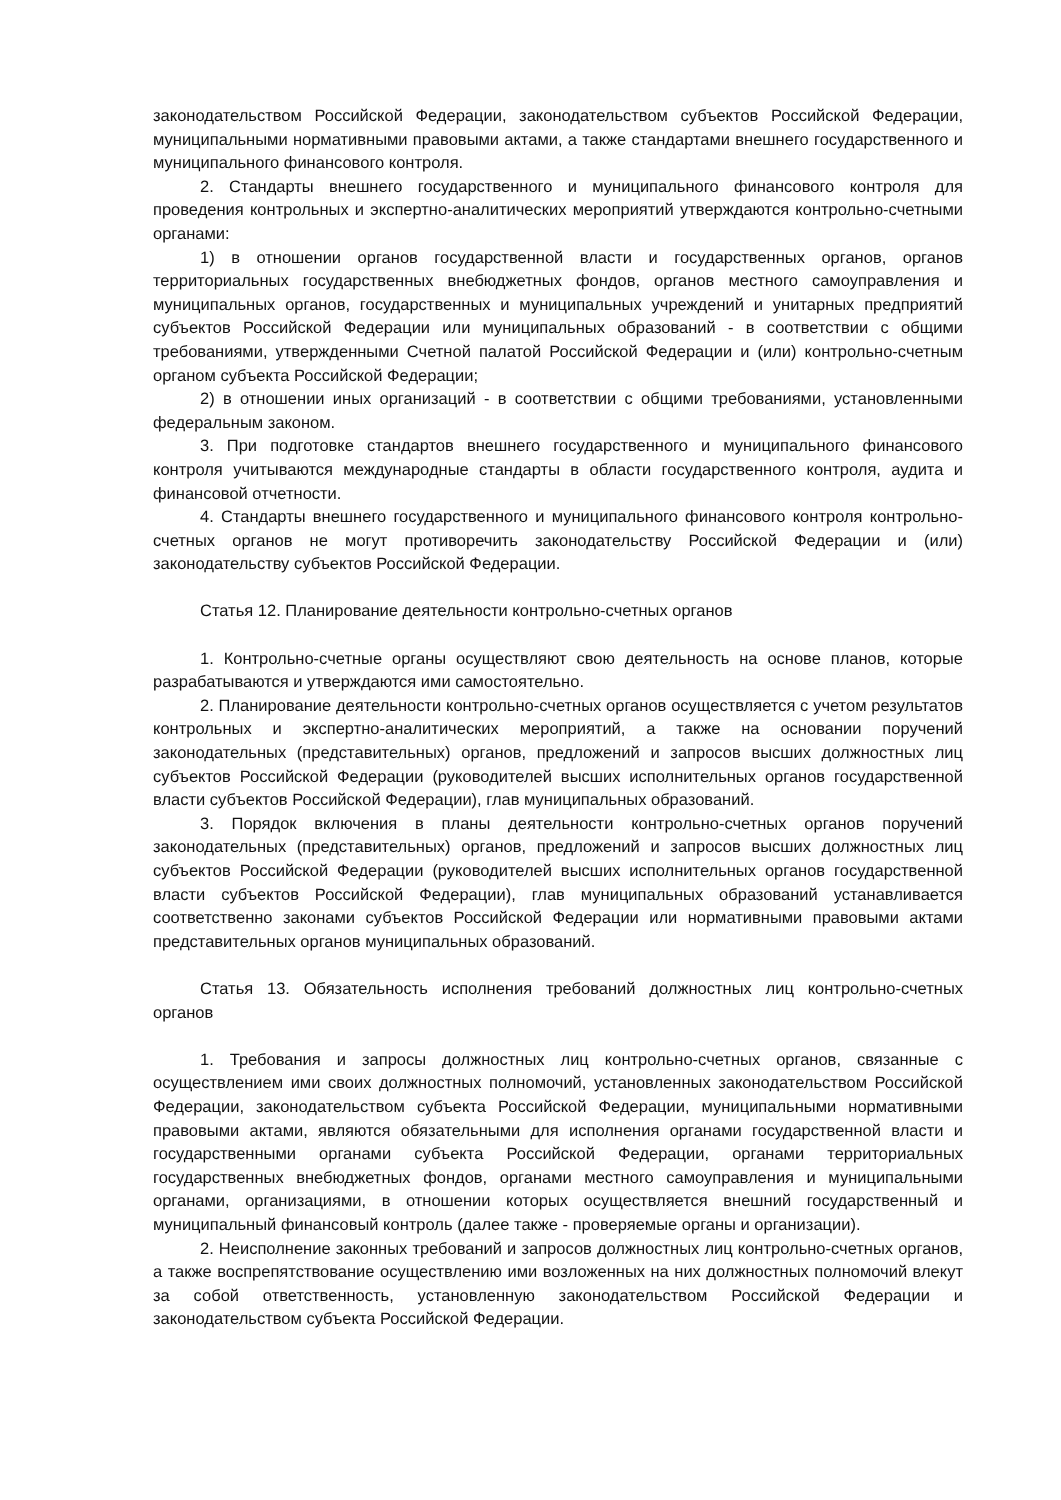законодательством Российской Федерации, законодательством субъектов Российской Федерации, муниципальными нормативными правовыми актами, а также стандартами внешнего государственного и муниципального финансового контроля.
2. Стандарты внешнего государственного и муниципального финансового контроля для проведения контрольных и экспертно-аналитических мероприятий утверждаются контрольно-счетными органами:
1) в отношении органов государственной власти и государственных органов, органов территориальных государственных внебюджетных фондов, органов местного самоуправления и муниципальных органов, государственных и муниципальных учреждений и унитарных предприятий субъектов Российской Федерации или муниципальных образований - в соответствии с общими требованиями, утвержденными Счетной палатой Российской Федерации и (или) контрольно-счетным органом субъекта Российской Федерации;
2) в отношении иных организаций - в соответствии с общими требованиями, установленными федеральным законом.
3. При подготовке стандартов внешнего государственного и муниципального финансового контроля учитываются международные стандарты в области государственного контроля, аудита и финансовой отчетности.
4. Стандарты внешнего государственного и муниципального финансового контроля контрольно-счетных органов не могут противоречить законодательству Российской Федерации и (или) законодательству субъектов Российской Федерации.
Статья 12. Планирование деятельности контрольно-счетных органов
1. Контрольно-счетные органы осуществляют свою деятельность на основе планов, которые разрабатываются и утверждаются ими самостоятельно.
2. Планирование деятельности контрольно-счетных органов осуществляется с учетом результатов контрольных и экспертно-аналитических мероприятий, а также на основании поручений законодательных (представительных) органов, предложений и запросов высших должностных лиц субъектов Российской Федерации (руководителей высших исполнительных органов государственной власти субъектов Российской Федерации), глав муниципальных образований.
3. Порядок включения в планы деятельности контрольно-счетных органов поручений законодательных (представительных) органов, предложений и запросов высших должностных лиц субъектов Российской Федерации (руководителей высших исполнительных органов государственной власти субъектов Российской Федерации), глав муниципальных образований устанавливается соответственно законами субъектов Российской Федерации или нормативными правовыми актами представительных органов муниципальных образований.
Статья 13. Обязательность исполнения требований должностных лиц контрольно-счетных органов
1. Требования и запросы должностных лиц контрольно-счетных органов, связанные с осуществлением ими своих должностных полномочий, установленных законодательством Российской Федерации, законодательством субъекта Российской Федерации, муниципальными нормативными правовыми актами, являются обязательными для исполнения органами государственной власти и государственными органами субъекта Российской Федерации, органами территориальных государственных внебюджетных фондов, органами местного самоуправления и муниципальными органами, организациями, в отношении которых осуществляется внешний государственный и муниципальный финансовый контроль (далее также - проверяемые органы и организации).
2. Неисполнение законных требований и запросов должностных лиц контрольно-счетных органов, а также воспрепятствование осуществлению ими возложенных на них должностных полномочий влекут за собой ответственность, установленную законодательством Российской Федерации и законодательством субъекта Российской Федерации.